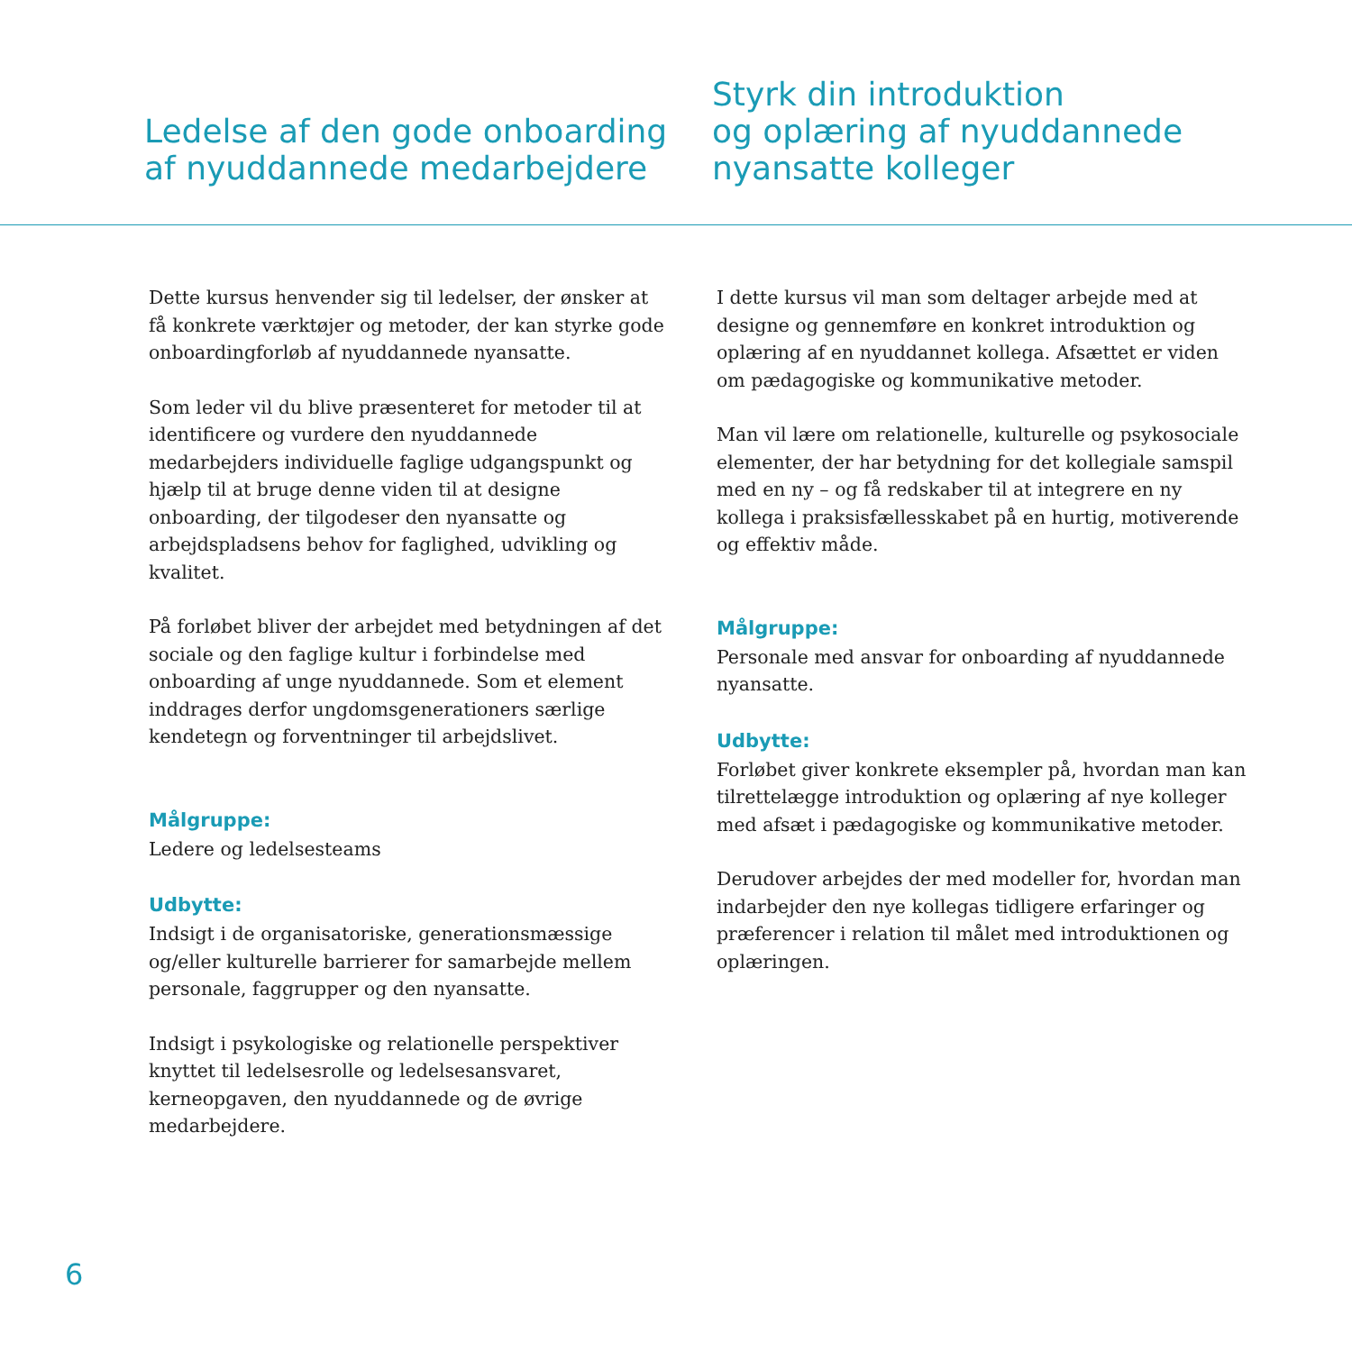Ledelse af den gode onboarding
af nyuddannede medarbejdere
Styrk din introduktion
og oplæring af nyuddannede
nyansatte kolleger
Dette kursus henvender sig til ledelser, der ønsker at få konkrete værktøjer og metoder, der kan styrke gode onboardingforløb af nyuddannede nyansatte.
Som leder vil du blive præsenteret for metoder til at identificere og vurdere den nyuddannede medarbejders individuelle faglige udgangspunkt og hjælp til at bruge denne viden til at designe onboarding, der tilgodeser den nyansatte og arbejdspladsens behov for faglighed, udvikling og kvalitet.
På forløbet bliver der arbejdet med betydningen af det sociale og den faglige kultur i forbindelse med onboarding af unge nyuddannede. Som et element inddrages derfor ungdomsgenerationers særlige kendetegn og forventninger til arbejdslivet.
Målgruppe:
Ledere og ledelsesteams
Udbytte:
Indsigt i de organisatoriske, generationsmæssige og/eller kulturelle barrierer for samarbejde mellem personale, faggrupper og den nyansatte.
Indsigt i psykologiske og relationelle perspektiver knyttet til ledelsesrolle og ledelsesansvaret, kerneopgaven, den nyuddannede og de øvrige medarbejdere.
I dette kursus vil man som deltager arbejde med at designe og gennemføre en konkret introduktion og oplæring af en nyuddannet kollega. Afsættet er viden om pædagogiske og kommunikative metoder.
Man vil lære om relationelle, kulturelle og psykosociale elementer, der har betydning for det kollegiale samspil med en ny – og få redskaber til at integrere en ny kollega i praksisfællesskabet på en hurtig, motiverende og effektiv måde.
Målgruppe:
Personale med ansvar for onboarding af nyuddannede nyansatte.
Udbytte:
Forløbet giver konkrete eksempler på, hvordan man kan tilrettelægge introduktion og oplæring af nye kolleger med afsæt i pædagogiske og kommunikative metoder.
Derudover arbejdes der med modeller for, hvordan man indarbejder den nye kollegas tidligere erfaringer og præferencer i relation til målet med introduktionen og oplæringen.
6